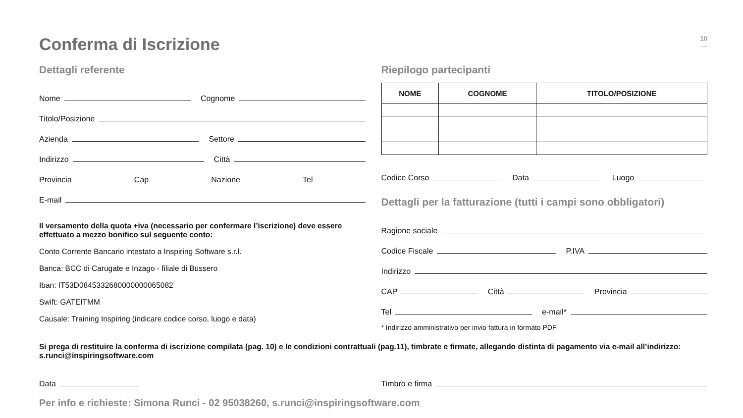Conferma di Iscrizione 10
Dettagli referente
Nome Cognome
Titolo/Posizione
Azienda Settore
Indirizzo Città
Provincia Cap Nazione Tel
E-mail
Il versamento della quota +iva (necessario per confermare l’iscrizione) deve essere effettuato a mezzo bonifico sul seguente conto:
Conto Corrente Bancario intestato a Inspiring Software s.r.l.
Banca: BCC di Carugate e Inzago - filiale di Bussero
Iban: IT53D0845332680000000065082
Swift: GATEITMM
Causale: Training Inspiring (indicare codice corso, luogo e data)
Riepilogo partecipanti
| NOME | COGNOME | TITOLO/POSIZIONE |
| --- | --- | --- |
Codice Corso Data Luogo
Dettagli per la fatturazione (tutti i campi sono obbligatori)
Ragione sociale
Codice Fiscale P.IVA
Indirizzo
CAP Città Provincia
Tel e-mail*
* Indirizzo amministrativo per invio fattura in formato PDF
Si prega di restituire la conferma di iscrizione compilata (pag. 10) e le condizioni contrattuali (pag.11), timbrate e firmate, allegando distinta di pagamento via e-mail all’indirizzo: s.runci@inspiringsoftware.com
Data Timbro e firma
Per info e richieste: Simona Runci - 02 95038260, s.runci@inspiringsoftware.com